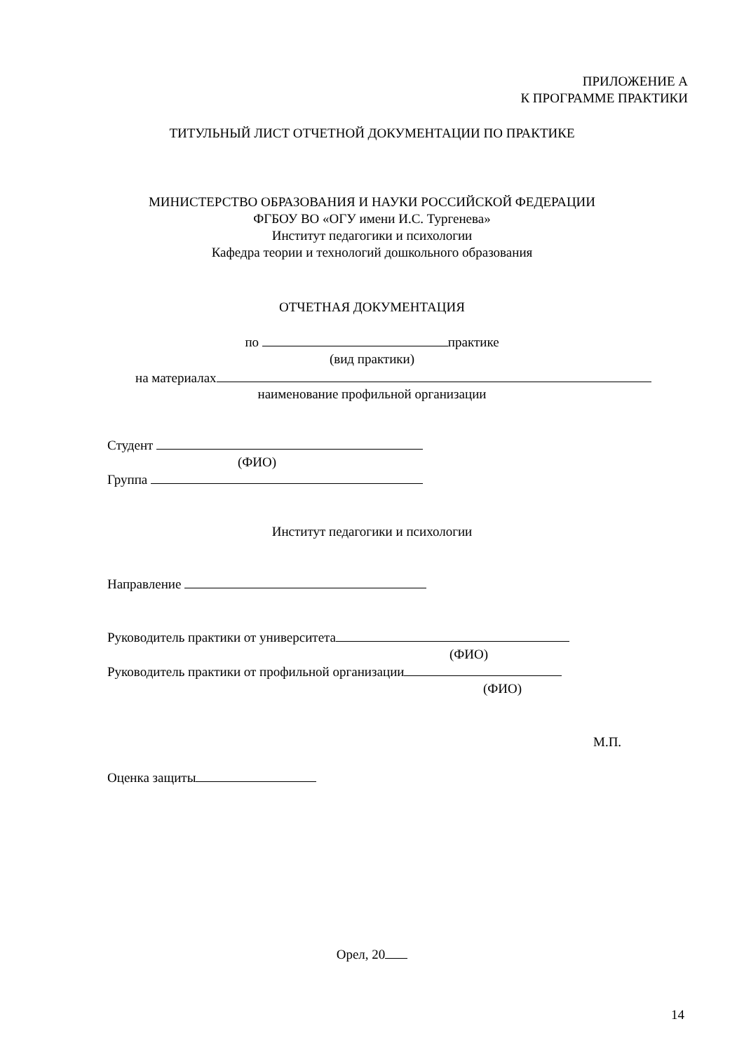ПРИЛОЖЕНИЕ А
К ПРОГРАММЕ ПРАКТИКИ
ТИТУЛЬНЫЙ ЛИСТ ОТЧЕТНОЙ ДОКУМЕНТАЦИИ ПО ПРАКТИКЕ
МИНИСТЕРСТВО ОБРАЗОВАНИЯ И НАУКИ РОССИЙСКОЙ ФЕДЕРАЦИИ
ФГБОУ ВО «ОГУ имени И.С. Тургенева»
Институт педагогики и психологии
Кафедра теории и технологий дошкольного образования
ОТЧЕТНАЯ ДОКУМЕНТАЦИЯ
по практике
(вид практики)
на материалах
наименование профильной организации
Студент
(ФИО)
Группа
Институт педагогики и психологии
Направление
Руководитель практики от университета
(ФИО)
Руководитель практики от профильной организации
(ФИО)
М.П.
Оценка защиты
Орел, 20
14